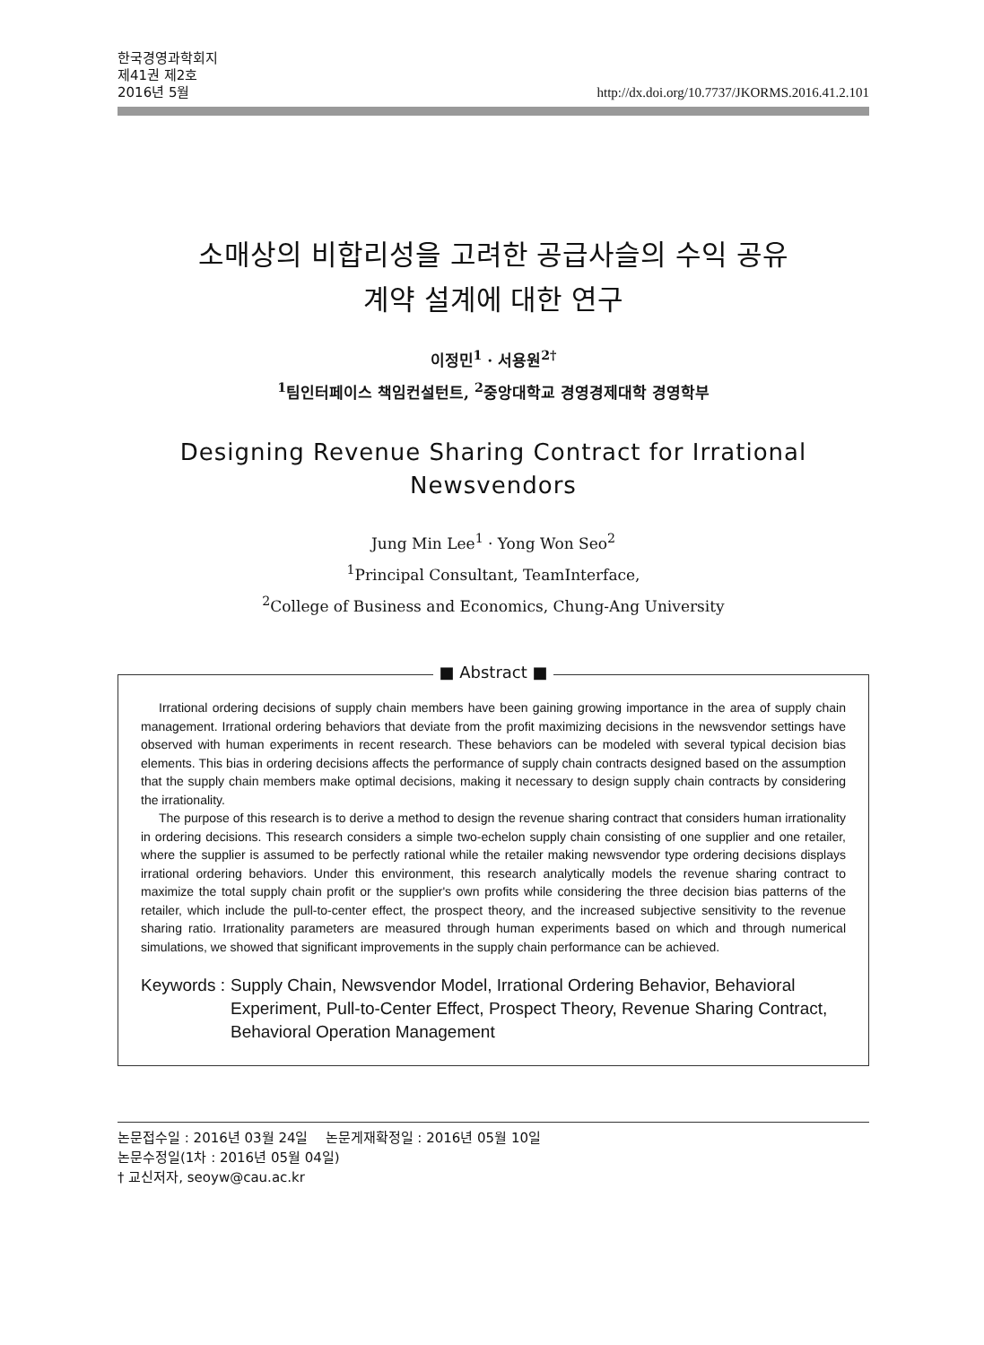한국경영과학회지
제41권 제2호
2016년 5월
http://dx.doi.org/10.7737/JKORMS.2016.41.2.101
소매상의 비합리성을 고려한 공급사슬의 수익 공유
계약 설계에 대한 연구
이정민<sup>1</sup> · 서용원<sup>2†</sup>
<sup>1</sup> 팀인터페이스 책임컨설턴트, <sup>2</sup>중앙대학교 경영경제대학 경영학부
Designing Revenue Sharing Contract for Irrational
Newsvendors
Jung Min Lee<sup>1</sup> · Yong Won Seo<sup>2</sup>
<sup>1</sup> Principal Consultant, TeamInterface,
<sup>2</sup> College of Business and Economics, Chung-Ang University
■ Abstract ■
Irrational ordering decisions of supply chain members have been gaining growing importance in the area of supply chain management. Irrational ordering behaviors that deviate from the profit maximizing decisions in the newsvendor settings have observed with human experiments in recent research. These behaviors can be modeled with several typical decision bias elements. This bias in ordering decisions affects the performance of supply chain contracts designed based on the assumption that the supply chain members make optimal decisions, making it necessary to design supply chain contracts by considering the irrationality.
The purpose of this research is to derive a method to design the revenue sharing contract that considers human irrationality in ordering decisions. This research considers a simple two-echelon supply chain consisting of one supplier and one retailer, where the supplier is assumed to be perfectly rational while the retailer making newsvendor type ordering decisions displays irrational ordering behaviors. Under this environment, this research analytically models the revenue sharing contract to maximize the total supply chain profit or the supplier's own profits while considering the three decision bias patterns of the retailer, which include the pull-to-center effect, the prospect theory, and the increased subjective sensitivity to the revenue sharing ratio. Irrationality parameters are measured through human experiments based on which and through numerical simulations, we showed that significant improvements in the supply chain performance can be achieved.
Keywords : Supply Chain, Newsvendor Model, Irrational Ordering Behavior, Behavioral Experiment, Pull-to-Center Effect, Prospect Theory, Revenue Sharing Contract, Behavioral Operation Management
논문접수일 : 2016년 03월 24일 논문게재확정일 : 2016년 05월 10일
논문수정일(1차 : 2016년 05월 04일)
† 교신저자, seoyw@cau.ac.kr